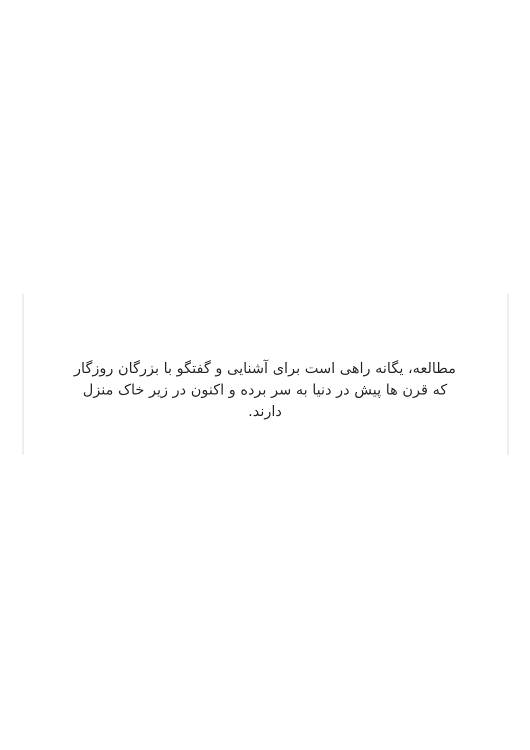مطالعه، یگانه راهی است برای آشنایی و گفتگو با بزرگان روزگار که قرن ها پیش در دنیا به سر برده و اکنون در زیر خاک منزل دارند.